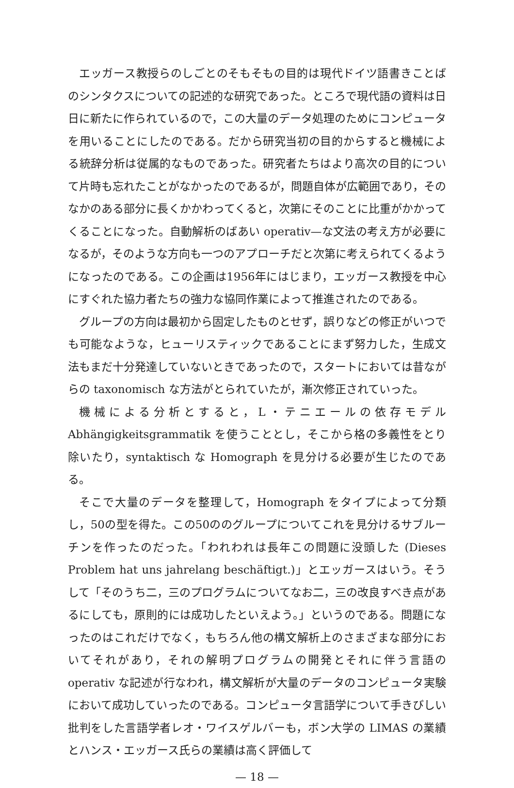エッガース教授らのしごとのそもそもの目的は現代ドイツ語書きことばのシンタクスについての記述的な研究であった。ところで現代語の資料は日日に新たに作られているので，この大量のデータ処理のためにコンピュータを用いることにしたのである。だから研究当初の目的からすると機械による統辞分析は従属的なものであった。研究者たちはより高次の目的について片時も忘れたことがなかったのであるが，問題自体が広範囲であり，そのなかのある部分に長くかかわってくると，次第にそのことに比重がかかってくることになった。自動解析のばあい operativ—な文法の考え方が必要になるが，そのような方向も一つのアプローチだと次第に考えられてくるようになったのである。この企画は1956年にはじまり，エッガース教授を中心にすぐれた協力者たちの強力な協同作業によって推進されたのである。
グループの方向は最初から固定したものとせず，誤りなどの修正がいつでも可能なような，ヒューリスティックであることにまず努力した，生成文法もまだ十分発達していないときであったので，スタートにおいては昔ながらの taxonomisch な方法がとられていたが，漸次修正されていった。
機械による分析とすると，L・テニエールの依存モデル Abhängigkeitsgrammatik を使うこととし，そこから格の多義性をとり除いたり，syntaktisch な Homograph を見分ける必要が生じたのである。
そこで大量のデータを整理して，Homograph をタイプによって分類し，50の型を得た。この50ののグループについてこれを見分けるサブルーチンを作ったのだった。「われわれは長年この問題に没頭した (Dieses Problem hat uns jahrelang beschäftigt.)」とエッガースはいう。そうして「そのうち二，三のプログラムについてなお二，三の改良すべき点があるにしても，原則的には成功したといえよう。」というのである。問題になったのはこれだけでなく，もちろん他の構文解析上のさまざまな部分においてそれがあり，それの解明プログラムの開発とそれに伴う言語の operativ な記述が行なわれ，構文解析が大量のデータのコンピュータ実験において成功していったのである。コンピュータ言語学について手きびしい批判をした言語学者レオ・ワイスゲルバーも，ボン大学の LIMAS の業績とハンス・エッガース氏らの業績は高く評価して
— 18 —